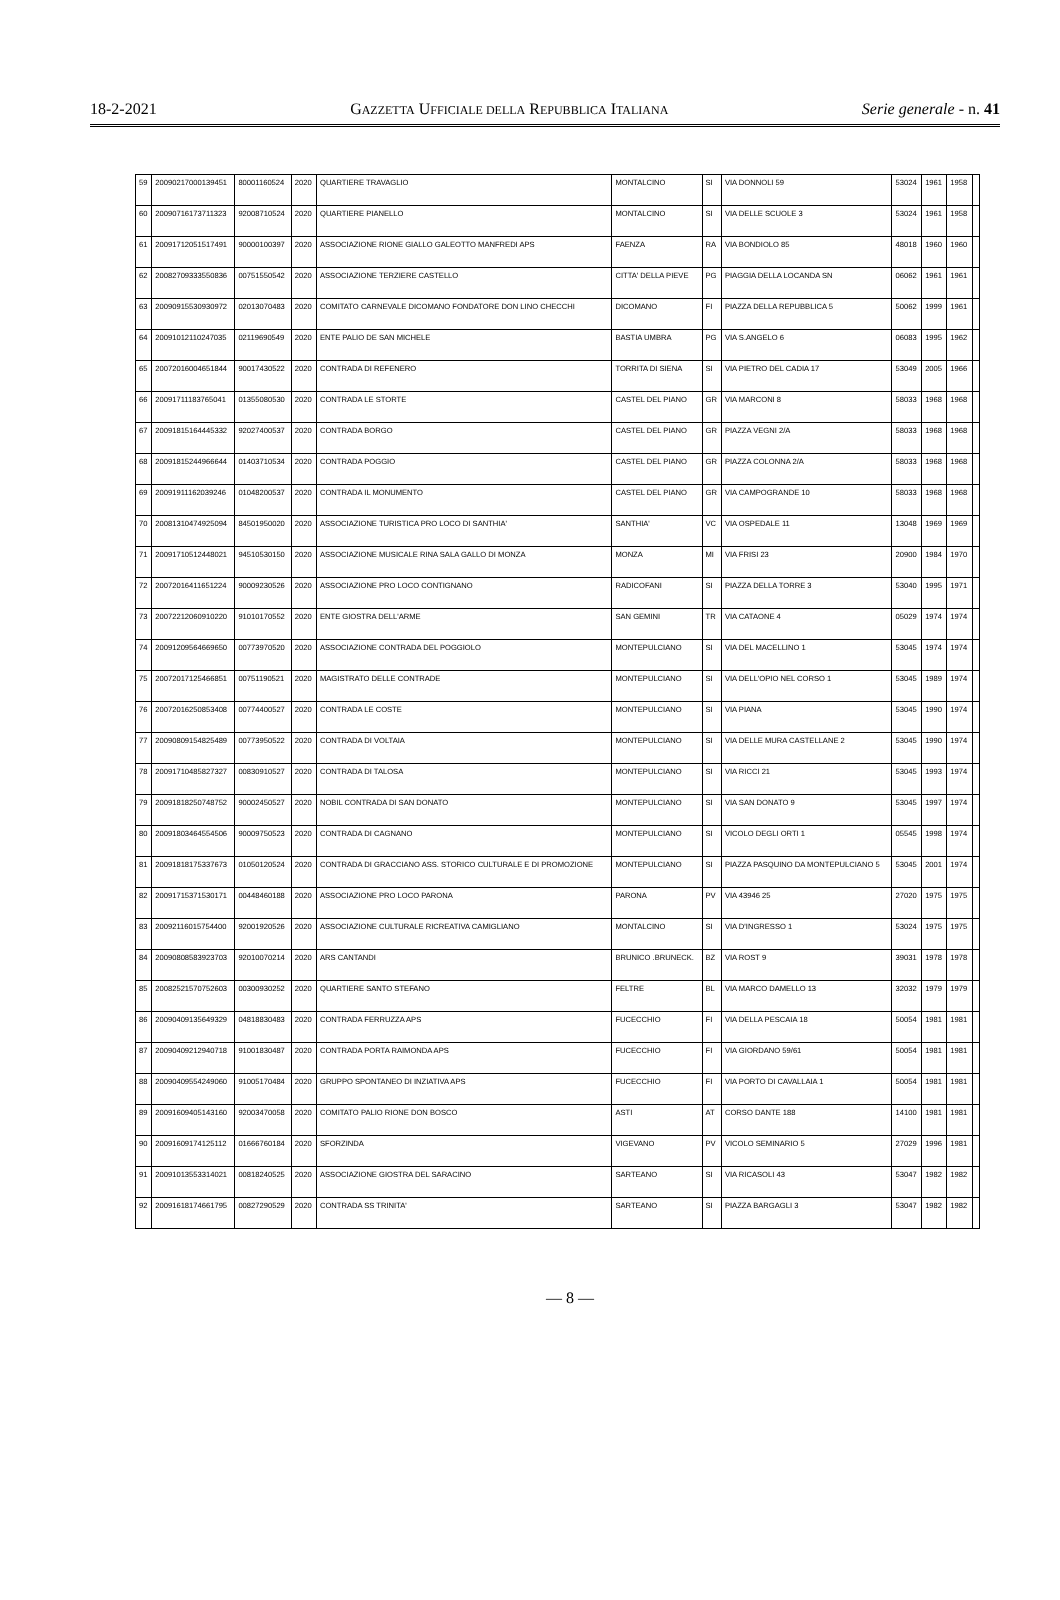18-2-2021 GAZZETTA UFFICIALE DELLA REPUBBLICA ITALIANA Serie generale - n. 41
| 59 | 20090217000139451 | 80001160524 | 2020 | QUARTIERE TRAVAGLIO | MONTALCINO | SI | VIA DONNOLI 59 | 53024 | 1961 | 1958 | |
| 60 | 20090716173711323 | 92008710524 | 2020 | QUARTIERE PIANELLO | MONTALCINO | SI | VIA DELLE SCUOLE 3 | 53024 | 1961 | 1958 | |
| 61 | 20091712051517491 | 90000100397 | 2020 | ASSOCIAZIONE RIONE GIALLO GALEOTTO MANFREDI APS | FAENZA | RA | VIA BONDIOLO 85 | 48018 | 1960 | 1960 | |
| 62 | 20082709333550836 | 00751550542 | 2020 | ASSOCIAZIONE TERZIERE CASTELLO | CITTA' DELLA PIEVE | PG | PIAGGIA DELLA LOCANDA SN | 06062 | 1961 | 1961 | |
| 63 | 20090915530930972 | 02013070483 | 2020 | COMITATO CARNEVALE DICOMANO FONDATORE DON LINO CHECCHI | DICOMANO | FI | PIAZZA DELLA REPUBBLICA 5 | 50062 | 1999 | 1961 | |
| 64 | 20091012110247035 | 02119690549 | 2020 | ENTE PALIO DE SAN MICHELE | BASTIA UMBRA | PG | VIA S.ANGELO 6 | 06083 | 1995 | 1962 | |
| 65 | 20072016004651844 | 90017430522 | 2020 | CONTRADA DI REFENERO | TORRITA DI SIENA | SI | VIA PIETRO DEL CADIA 17 | 53049 | 2005 | 1966 | |
| 66 | 20091711183765041 | 01355080530 | 2020 | CONTRADA LE STORTE | CASTEL DEL PIANO | GR | VIA MARCONI 8 | 58033 | 1968 | 1968 | |
| 67 | 20091815164445332 | 92027400537 | 2020 | CONTRADA BORGO | CASTEL DEL PIANO | GR | PIAZZA VEGNI 2/A | 58033 | 1968 | 1968 | |
| 68 | 20091815244966644 | 01403710534 | 2020 | CONTRADA POGGIO | CASTEL DEL PIANO | GR | PIAZZA COLONNA 2/A | 58033 | 1968 | 1968 | |
| 69 | 20091911162039246 | 01048200537 | 2020 | CONTRADA IL MONUMENTO | CASTEL DEL PIANO | GR | VIA CAMPOGRANDE 10 | 58033 | 1968 | 1968 | |
| 70 | 20081310474925094 | 84501950020 | 2020 | ASSOCIAZIONE TURISTICA PRO LOCO DI SANTHIA' | SANTHIA' | VC | VIA OSPEDALE 11 | 13048 | 1969 | 1969 | |
| 71 | 20091710512448021 | 94510530150 | 2020 | ASSOCIAZIONE MUSICALE RINA SALA GALLO DI MONZA | MONZA | MI | VIA FRISI 23 | 20900 | 1984 | 1970 | |
| 72 | 20072016411651224 | 90009230526 | 2020 | ASSOCIAZIONE PRO LOCO CONTIGNANO | RADICOFANI | SI | PIAZZA DELLA TORRE 3 | 53040 | 1995 | 1971 | |
| 73 | 20072212060910220 | 91010170552 | 2020 | ENTE GIOSTRA DELL'ARME | SAN GEMINI | TR | VIA CATAONE 4 | 05029 | 1974 | 1974 | |
| 74 | 20091209564669650 | 00773970520 | 2020 | ASSOCIAZIONE CONTRADA DEL POGGIOLO | MONTEPULCIANO | SI | VIA DEL MACELLINO 1 | 53045 | 1974 | 1974 | |
| 75 | 20072017125466851 | 00751190521 | 2020 | MAGISTRATO DELLE CONTRADE | MONTEPULCIANO | SI | VIA DELL'OPIO NEL CORSO 1 | 53045 | 1989 | 1974 | |
| 76 | 20072016250853408 | 00774400527 | 2020 | CONTRADA LE COSTE | MONTEPULCIANO | SI | VIA PIANA | 53045 | 1990 | 1974 | |
| 77 | 20090809154825489 | 00773950522 | 2020 | CONTRADA DI VOLTAIA | MONTEPULCIANO | SI | VIA DELLE MURA CASTELLANE 2 | 53045 | 1990 | 1974 | |
| 78 | 20091710485827327 | 00830910527 | 2020 | CONTRADA DI TALOSA | MONTEPULCIANO | SI | VIA RICCI 21 | 53045 | 1993 | 1974 | |
| 79 | 20091818250748752 | 90002450527 | 2020 | NOBIL CONTRADA DI SAN DONATO | MONTEPULCIANO | SI | VIA SAN DONATO 9 | 53045 | 1997 | 1974 | |
| 80 | 20091803464554506 | 90009750523 | 2020 | CONTRADA DI CAGNANO | MONTEPULCIANO | SI | VICOLO DEGLI ORTI 1 | 05545 | 1998 | 1974 | |
| 81 | 20091818175337673 | 01050120524 | 2020 | CONTRADA DI GRACCIANO ASS. STORICO CULTURALE E DI PROMOZIONE | MONTEPULCIANO | SI | PIAZZA PASQUINO DA MONTEPULCIANO 5 | 53045 | 2001 | 1974 | |
| 82 | 20091715371530171 | 00448460188 | 2020 | ASSOCIAZIONE PRO LOCO PARONA | PARONA | PV | VIA 43946 25 | 27020 | 1975 | 1975 | |
| 83 | 20092116015754400 | 92001920526 | 2020 | ASSOCIAZIONE CULTURALE RICREATIVA CAMIGLIANO | MONTALCINO | SI | VIA D'INGRESSO 1 | 53024 | 1975 | 1975 | |
| 84 | 20090808583923703 | 92010070214 | 2020 | ARS CANTANDI | BRUNICO .BRUNECK. | BZ | VIA ROST 9 | 39031 | 1978 | 1978 | |
| 85 | 20082521570752603 | 00300930252 | 2020 | QUARTIERE SANTO STEFANO | FELTRE | BL | VIA MARCO DAMELLO 13 | 32032 | 1979 | 1979 | |
| 86 | 20090409135649329 | 04818830483 | 2020 | CONTRADA FERRUZZA APS | FUCECCHIO | FI | VIA DELLA PESCAIA 18 | 50054 | 1981 | 1981 | |
| 87 | 20090409212940718 | 91001830487 | 2020 | CONTRADA PORTA RAIMONDA APS | FUCECCHIO | FI | VIA GIORDANO 59/61 | 50054 | 1981 | 1981 | |
| 88 | 20090409554249060 | 91005170484 | 2020 | GRUPPO SPONTANEO DI INZIATIVA APS | FUCECCHIO | FI | VIA PORTO DI CAVALLAIA 1 | 50054 | 1981 | 1981 | |
| 89 | 20091609405143160 | 92003470058 | 2020 | COMITATO PALIO RIONE DON BOSCO | ASTI | AT | CORSO DANTE 188 | 14100 | 1981 | 1981 | |
| 90 | 20091609174125112 | 01666760184 | 2020 | SFORZINDA | VIGEVANO | PV | VICOLO SEMINARIO 5 | 27029 | 1996 | 1981 | |
| 91 | 20091013553314021 | 00818240525 | 2020 | ASSOCIAZIONE GIOSTRA DEL SARACINO | SARTEANO | SI | VIA RICASOLI 43 | 53047 | 1982 | 1982 | |
| 92 | 20091618174661795 | 00827290529 | 2020 | CONTRADA SS TRINITA' | SARTEANO | SI | PIAZZA BARGAGLI 3 | 53047 | 1982 | 1982 | |
— 8 —